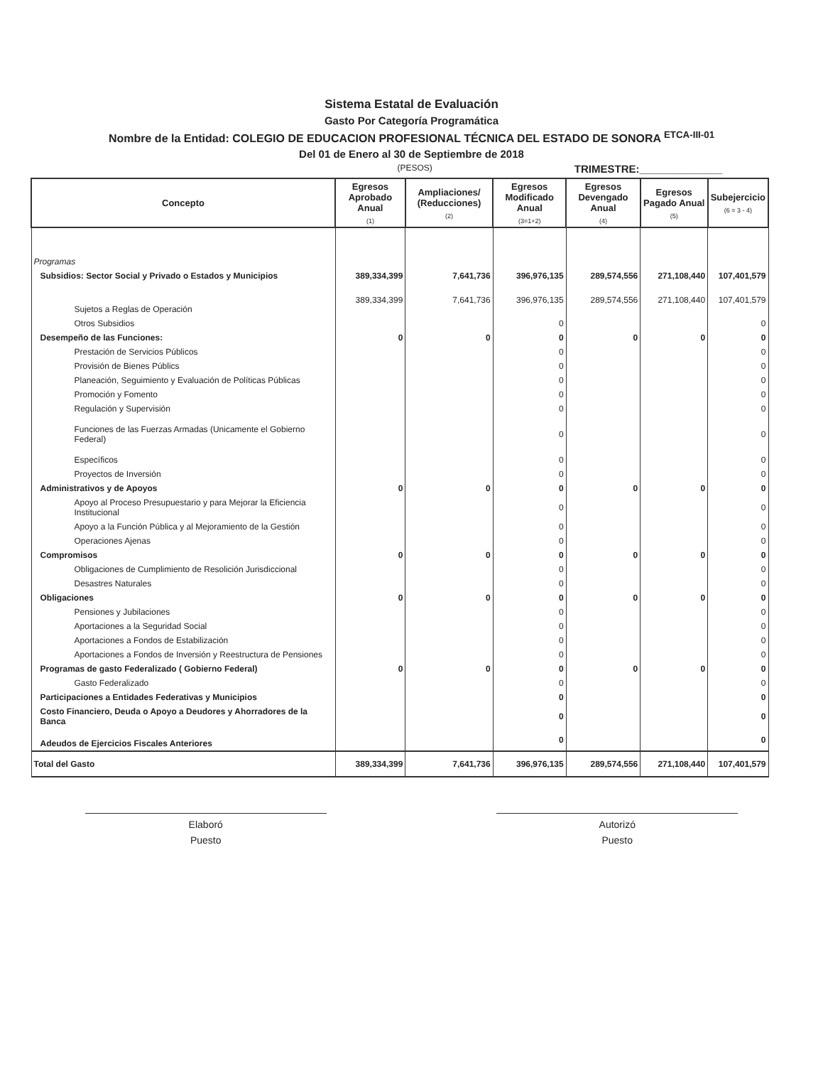Sistema Estatal de Evaluación
Gasto Por Categoría Programática
Nombre de la Entidad: COLEGIO DE EDUCACION PROFESIONAL TÉCNICA DEL ESTADO DE SONORA <sup>ETCA-III-01</sup>
Del 01 de Enero al 30 de Septiembre de 2018
(PESOS) TRIMESTRE:______________
| Concepto | Egresos Aprobado Anual (1) | Ampliaciones/ (Reducciones) (2) | Egresos Modificado Anual (3=1+2) | Egresos Devengado Anual (4) | Egresos Pagado Anual (5) | Subejercicio (6 = 3 - 4) |
| --- | --- | --- | --- | --- | --- | --- |
| Programas | | | | | | |
| Subsidios: Sector Social y Privado o Estados y Municipios | 389,334,399 | 7,641,736 | 396,976,135 | 289,574,556 | 271,108,440 | 107,401,579 |
| Sujetos a Reglas de Operación | 389,334,399 | 7,641,736 | 396,976,135 | 289,574,556 | 271,108,440 | 107,401,579 |
| Otros Subsidios | | | 0 | | | 0 |
| Desempeño de las Funciones: | 0 | 0 | 0 | 0 | 0 | 0 |
| Prestación de Servicios Públicos | | | 0 | | | 0 |
| Provisión de Bienes Públics | | | 0 | | | 0 |
| Planeación, Seguimiento y Evaluación de Políticas Públicas | | | 0 | | | 0 |
| Promoción y Fomento | | | 0 | | | 0 |
| Regulación y Supervisión | | | 0 | | | 0 |
| Funciones de las Fuerzas Armadas (Unicamente el Gobierno Federal) | | | 0 | | | 0 |
| Específicos | | | 0 | | | 0 |
| Proyectos de Inversión | | | 0 | | | 0 |
| Administrativos y de Apoyos | 0 | 0 | 0 | 0 | 0 | 0 |
| Apoyo al Proceso Presupuestario y para Mejorar la Eficiencia Institucional | | | 0 | | | 0 |
| Apoyo a la Función Pública y al Mejoramiento de la Gestión | | | 0 | | | 0 |
| Operaciones Ajenas | | | 0 | | | 0 |
| Compromisos | 0 | 0 | 0 | 0 | 0 | 0 |
| Obligaciones de Cumplimiento de Resolición Jurisdiccional | | | 0 | | | 0 |
| Desastres Naturales | | | 0 | | | 0 |
| Obligaciones | 0 | 0 | 0 | 0 | 0 | 0 |
| Pensiones y Jubilaciones | | | 0 | | | 0 |
| Aportaciones a la Seguridad Social | | | 0 | | | 0 |
| Aportaciones a Fondos de Estabilización | | | 0 | | | 0 |
| Aportaciones a Fondos de Inversión y Reestructura de Pensiones | | | 0 | | | 0 |
| Programas de gasto Federalizado ( Gobierno Federal) | 0 | 0 | 0 | 0 | 0 | 0 |
| Gasto Federalizado | | | 0 | | | 0 |
| Participaciones a Entidades Federativas y Municipios | | | 0 | | | 0 |
| Costo Financiero, Deuda o Apoyo a Deudores y Ahorradores de la Banca | | | 0 | | | 0 |
| Adeudos de Ejercicios Fiscales Anteriores | | | 0 | | | 0 |
| Total del Gasto | 389,334,399 | 7,641,736 | 396,976,135 | 289,574,556 | 271,108,440 | 107,401,579 |
Elaboró
Puesto
Autorizó
Puesto